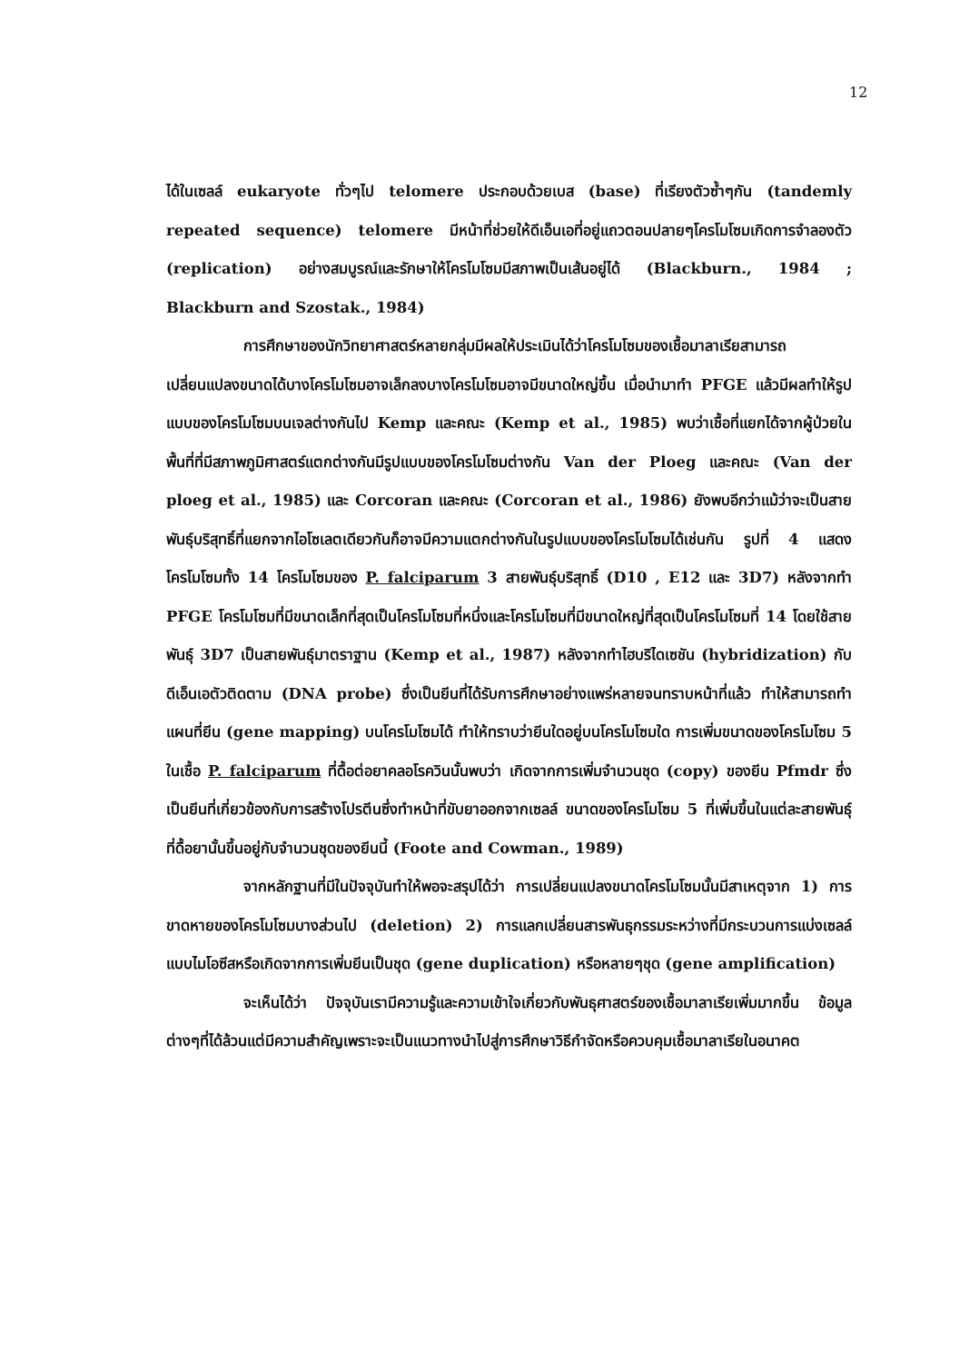12
ได้ในเซลล์ eukaryote ทั่วๆไป telomere ประกอบด้วยเบส (base) ที่เรียงตัวซ้ำๆกัน (tandemly repeated sequence) telomere มีหน้าที่ช่วยให้ดีเอ็นเอที่อยู่แถวตอนปลายๆโครโมโซมเกิดการจำลองตัว (replication) อย่างสมบูรณ์และรักษาให้โครโมโซมมีสภาพเป็นเส้นอยู่ได้ (Blackburn., 1984 ; Blackburn and Szostak., 1984)
การศึกษาของนักวิทยาศาสตร์หลายกลุ่มมีผลให้ประเมินได้ว่าโครโมโซมของเชื้อมาลาเรียสามารถเปลี่ยนแปลงขนาดได้บางโครโมโซมอาจเล็กลงบางโครโมโซมอาจมีขนาดใหญ่ขึ้น เมื่อนำมาทำ PFGE แล้วมีผลทำให้รูปแบบของโครโมโซมบนเจลต่างกันไป Kemp และคณะ (Kemp et al., 1985) พบว่าเชื้อที่แยกได้จากผู้ป่วยในพื้นที่ที่มีสภาพภูมิศาสตร์แตกต่างกันมีรูปแบบของโครโมโซมต่างกัน Van der Ploeg และคณะ (Van der ploeg et al., 1985) และ Corcoran และคณะ (Corcoran et al., 1986) ยังพบอีกว่าแม้ว่าจะเป็นสายพันธุ์บริสุทธิ์ที่แยกจากไอโซเลตเดียวกันก็อาจมีความแตกต่างกันในรูปแบบของโครโมโซมได้เช่นกัน รูปที่ 4 แสดงโครโมโซมทั้ง 14 โครโมโซมของ P. falciparum 3 สายพันธุ์บริสุทธิ์ (D10 , E12 และ 3D7) หลังจากทำ PFGE โครโมโซมที่มีขนาดเล็กที่สุดเป็นโครโมโซมที่หนึ่งและโครโมโซมที่มีขนาดใหญ่ที่สุดเป็นโครโมโซมที่ 14 โดยใช้สายพันธุ์ 3D7 เป็นสายพันธุ์มาตราฐาน (Kemp et al., 1987) หลังจากทำไฮบริไดเซชัน (hybridization) กับดีเอ็นเอตัวติดตาม (DNA probe) ซึ่งเป็นยีนที่ได้รับการศึกษาอย่างแพร่หลายจนทราบหน้าที่แล้ว ทำให้สามารถทำแผนที่ยีน (gene mapping) บนโครโมโซมได้ ทำให้ทราบว่ายีนใดอยู่บนโครโมโซมใด การเพิ่มขนาดของโครโมโซม 5 ในเชื้อ P. falciparum ที่ดื้อต่อยาคลอโรควินนั้นพบว่า เกิดจากการเพิ่มจำนวนชุด (copy) ของยีน Pfmdr ซึ่งเป็นยีนที่เกี่ยวข้องกับการสร้างโปรตีนซึ่งทำหน้าที่ขับยาออกจากเซลล์ ขนาดของโครโมโซม 5 ที่เพิ่มขึ้นในแต่ละสายพันธุ์ที่ดื้อยานั้นขึ้นอยู่กับจำนวนชุดของยีนนี้ (Foote and Cowman., 1989)
จากหลักฐานที่มีในปัจจุบันทำให้พอจะสรุปได้ว่า การเปลี่ยนแปลงขนาดโครโมโซมนั้นมีสาเหตุจาก 1) การขาดหายของโครโมโซมบางส่วนไป (deletion) 2) การแลกเปลี่ยนสารพันธุกรรมระหว่างที่มีกระบวนการแบ่งเซลล์แบบไมโอซีสหรือเกิดจากการเพิ่มยีนเป็นชุด (gene duplication) หรือหลายๆชุด (gene amplification)
จะเห็นได้ว่า ปัจจุบันเรามีความรู้และความเข้าใจเกี่ยวกับพันธุศาสตร์ของเชื้อมาลาเรียเพิ่มมากขึ้น ข้อมูลต่างๆที่ได้ล้วนแต่มีความสำคัญเพราะจะเป็นแนวทางนำไปสู่การศึกษาวิธีกำจัดหรือควบคุมเชื้อมาลาเรียในอนาคต